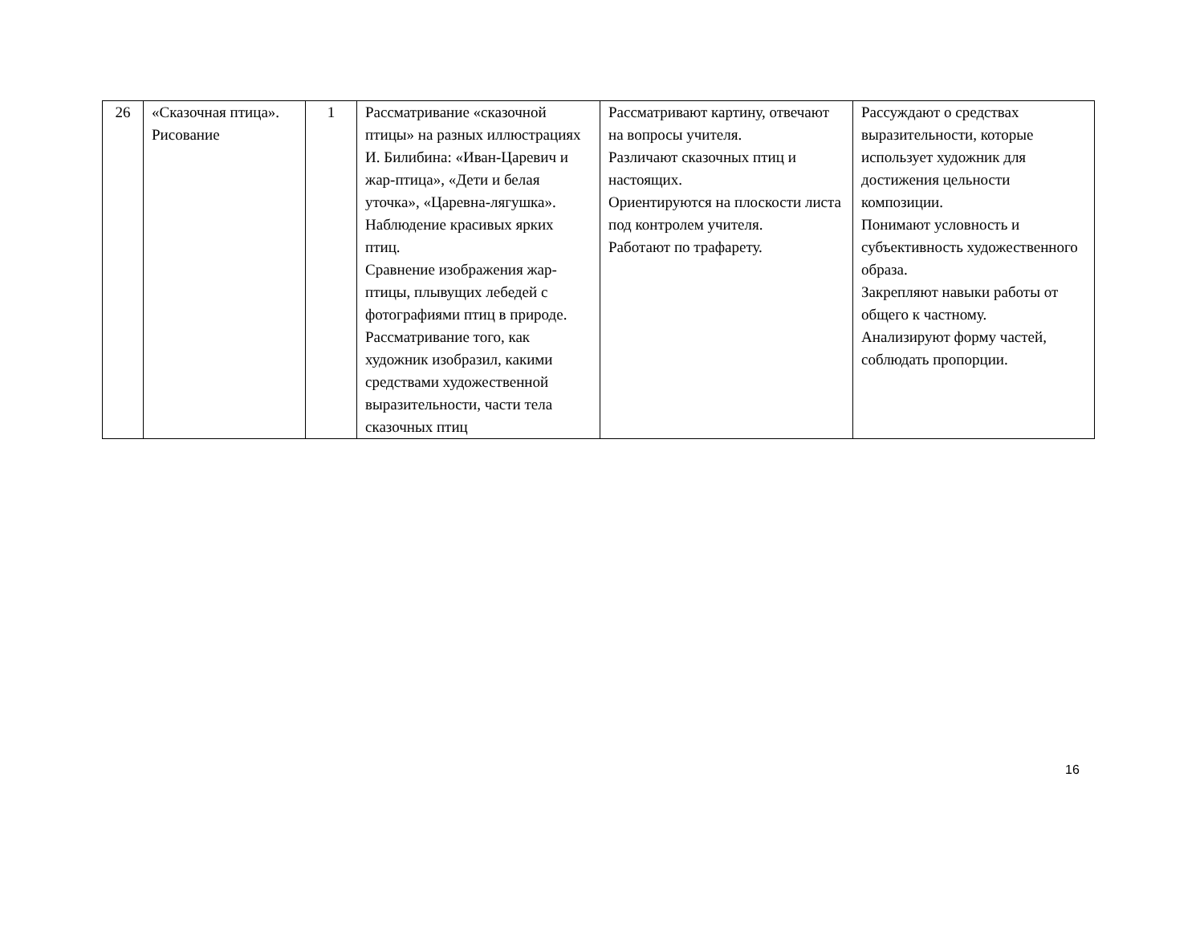| 26 | «Сказочная птица». Рисование | 1 | Рассматривание «сказочной птицы» на разных иллюстрациях И. Билибина: «Иван-Царевич и жар-птица», «Дети и белая уточка», «Царевна-лягушка». Наблюдение красивых ярких птиц. Сравнение изображения жар-птицы, плывущих лебедей с фотографиями птиц в природе. Рассматривание того, как художник изобразил, какими средствами художественной выразительности, части тела сказочных птиц | Рассматривают картину, отвечают на вопросы учителя. Различают сказочных птиц и настоящих. Ориентируются на плоскости листа под контролем учителя. Работают по трафарету. | Рассуждают о средствах выразительности, которые использует художник для достижения цельности композиции. Понимают условность и субъективность художественного образа. Закрепляют навыки работы от общего к частному. Анализируют форму частей, соблюдать пропорции. |
16